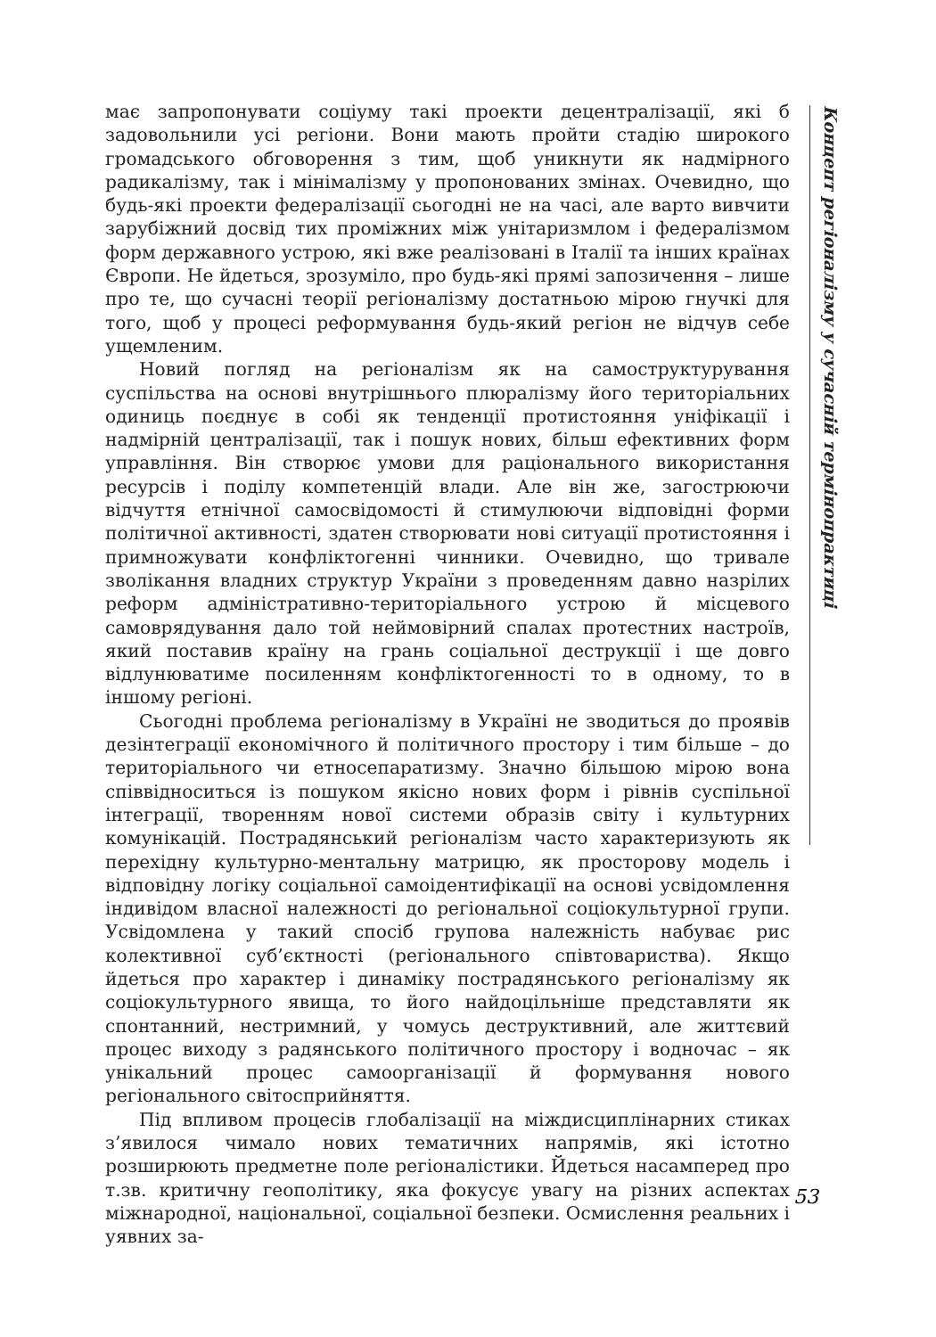має запропонувати соціуму такі проекти децентралізації, які б задовольнили усі регіони. Вони мають пройти стадію широкого громадського обговорення з тим, щоб уникнути як надмірного радикалізму, так і мінімалізму у пропонованих змінах. Очевидно, що будь-які проекти федералізації сьогодні не на часі, але варто вивчити зарубіжний досвід тих проміжних між унітаризмлом і федералізмом форм державного устрою, які вже реалізовані в Італії та інших країнах Європи. Не йдеться, зрозуміло, про будь-які прямі запозичення – лише про те, що сучасні теорії регіоналізму достатньою мірою гнучкі для того, щоб у процесі реформування будь-який регіон не відчув себе ущемленим.
Новий погляд на регіоналізм як на самоструктурування суспільства на основі внутрішнього плюралізму його територіальних одиниць поєднує в собі як тенденції протистояння уніфікації і надмірній централізації, так і пошук нових, більш ефективних форм управління. Він створює умови для раціонального використання ресурсів і поділу компетенцій влади. Але він же, загострюючи відчуття етнічної самосвідомості й стимулюючи відповідні форми політичної активності, здатен створювати нові ситуації протистояння і примножувати конфліктогенні чинники. Очевидно, що тривале зволікання владних структур України з проведенням давно назрілих реформ адміністративно-територіального устрою й місцевого самоврядування дало той неймовірний спалах протестних настроїв, який поставив країну на грань соціальної деструкції і ще довго відлунюватиме посиленням конфліктогенності то в одному, то в іншому регіоні.
Сьогодні проблема регіоналізму в Україні не зводиться до проявів дезінтеграції економічного й політичного простору і тим більше – до територіального чи етносепаратизму. Значно більшою мірою вона співвідноситься із пошуком якісно нових форм і рівнів суспільної інтеграції, творенням нової системи образів світу і культурних комунікацій. Пострадянський регіоналізм часто характеризують як перехідну культурно-ментальну матрицю, як просторову модель і відповідну логіку соціальної самоідентифікації на основі усвідомлення індивідом власної належності до регіональної соціокультурної групи. Усвідомлена у такий спосіб групова належність набуває рис колективної суб’єктності (регіонального співтовариства). Якщо йдеться про характер і динаміку пострадянського регіоналізму як соціокультурного явища, то його найдоцільніше представляти як спонтанний, нестримний, у чомусь деструктивний, але життєвий процес виходу з радянського політичного простору і водночас – як унікальний процес самоорганізації й формування нового регіонального світосприйняття.
Під впливом процесів глобалізації на міждисциплінарних стиках з’явилося чимало нових тематичних напрямів, які істотно розширюють предметне поле регіоналістики. Йдеться насамперед про т.зв. критичну геополітику, яка фокусує увагу на різних аспектах міжнародної, національної, соціальної безпеки. Осмислення реальних і уявних за-
Концепт регіоналізму у сучасній термінопрактиці
53